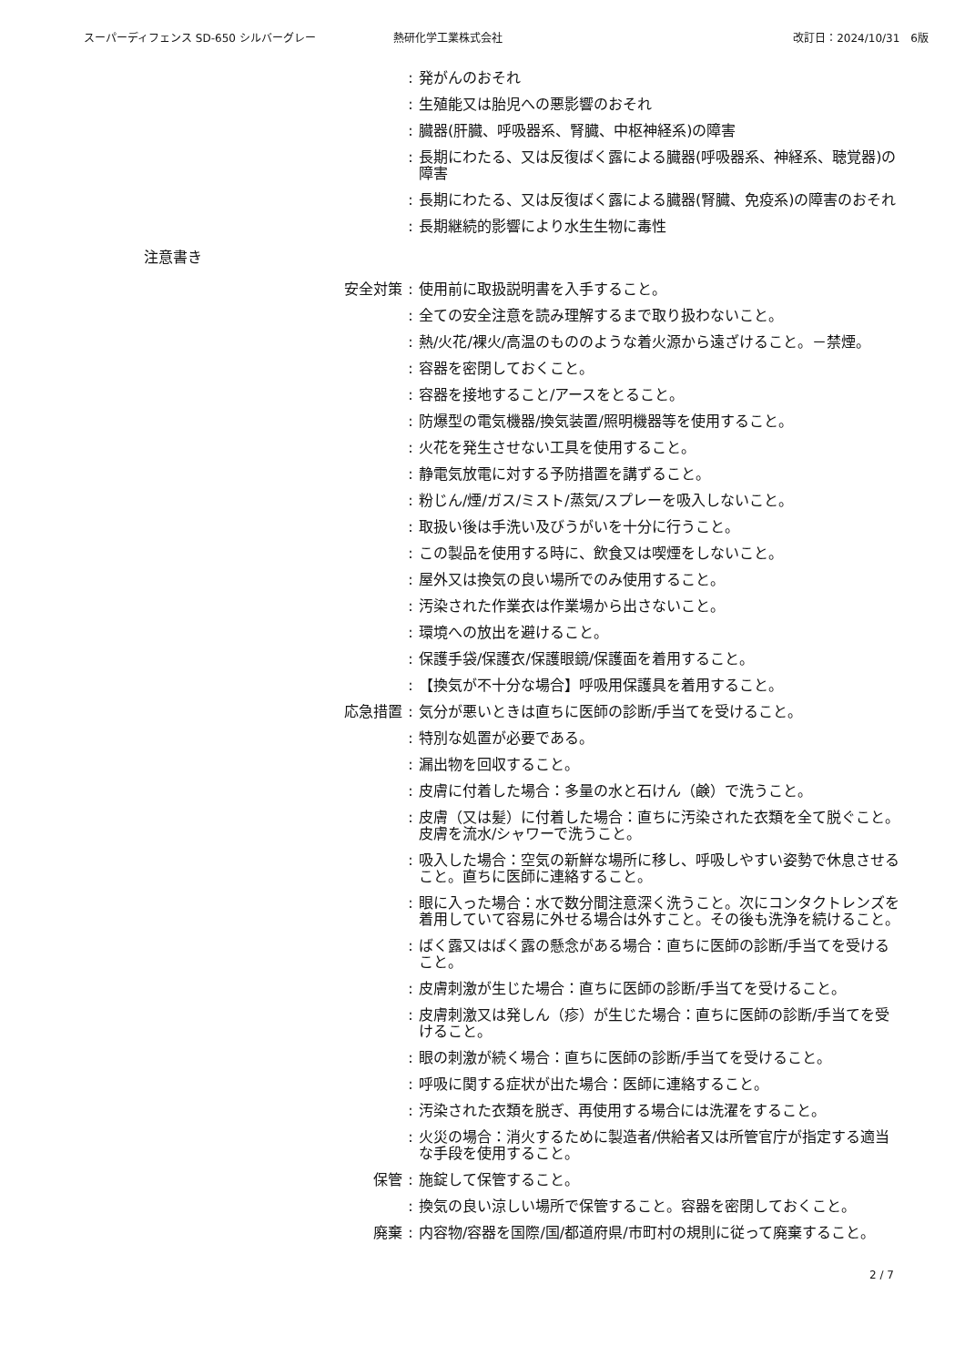スーパーディフェンス SD-650 シルバーグレー 熱研化学工業株式会社 改訂日：2024/10/31　6版
: 発がんのおそれ
: 生殖能又は胎児への悪影響のおそれ
: 臓器(肝臓、呼吸器系、腎臓、中枢神経系)の障害
: 長期にわたる、又は反復ばく露による臓器(呼吸器系、神経系、聴覚器)の障害
: 長期にわたる、又は反復ばく露による臓器(腎臓、免疫系)の障害のおそれ
: 長期継続的影響により水生生物に毒性
注意書き
安全対策 : 使用前に取扱説明書を入手すること。
: 全ての安全注意を読み理解するまで取り扱わないこと。
: 熱/火花/裸火/高温のもののような着火源から遠ざけること。－禁煙。
: 容器を密閉しておくこと。
: 容器を接地すること/アースをとること。
: 防爆型の電気機器/換気装置/照明機器等を使用すること。
: 火花を発生させない工具を使用すること。
: 静電気放電に対する予防措置を講ずること。
: 粉じん/煙/ガス/ミスト/蒸気/スプレーを吸入しないこと。
: 取扱い後は手洗い及びうがいを十分に行うこと。
: この製品を使用する時に、飲食又は喫煙をしないこと。
: 屋外又は換気の良い場所でのみ使用すること。
: 汚染された作業衣は作業場から出さないこと。
: 環境への放出を避けること。
: 保護手袋/保護衣/保護眼鏡/保護面を着用すること。
: 【換気が不十分な場合】呼吸用保護具を着用すること。
応急措置 : 気分が悪いときは直ちに医師の診断/手当てを受けること。
: 特別な処置が必要である。
: 漏出物を回収すること。
: 皮膚に付着した場合：多量の水と石けん（鹸）で洗うこと。
: 皮膚（又は髪）に付着した場合：直ちに汚染された衣類を全て脱ぐこと。皮膚を流水/シャワーで洗うこと。
: 吸入した場合：空気の新鮮な場所に移し、呼吸しやすい姿勢で休息させること。直ちに医師に連絡すること。
: 眼に入った場合：水で数分間注意深く洗うこと。次にコンタクトレンズを着用していて容易に外せる場合は外すこと。その後も洗浄を続けること。
: ばく露又はばく露の懸念がある場合：直ちに医師の診断/手当てを受けること。
: 皮膚刺激が生じた場合：直ちに医師の診断/手当てを受けること。
: 皮膚刺激又は発しん（疹）が生じた場合：直ちに医師の診断/手当てを受けること。
: 眼の刺激が続く場合：直ちに医師の診断/手当てを受けること。
: 呼吸に関する症状が出た場合：医師に連絡すること。
: 汚染された衣類を脱ぎ、再使用する場合には洗濯をすること。
: 火災の場合：消火するために製造者/供給者又は所管官庁が指定する適当な手段を使用すること。
保管 : 施錠して保管すること。
: 換気の良い涼しい場所で保管すること。容器を密閉しておくこと。
廃棄 : 内容物/容器を国際/国/都道府県/市町村の規則に従って廃棄すること。
2 / 7